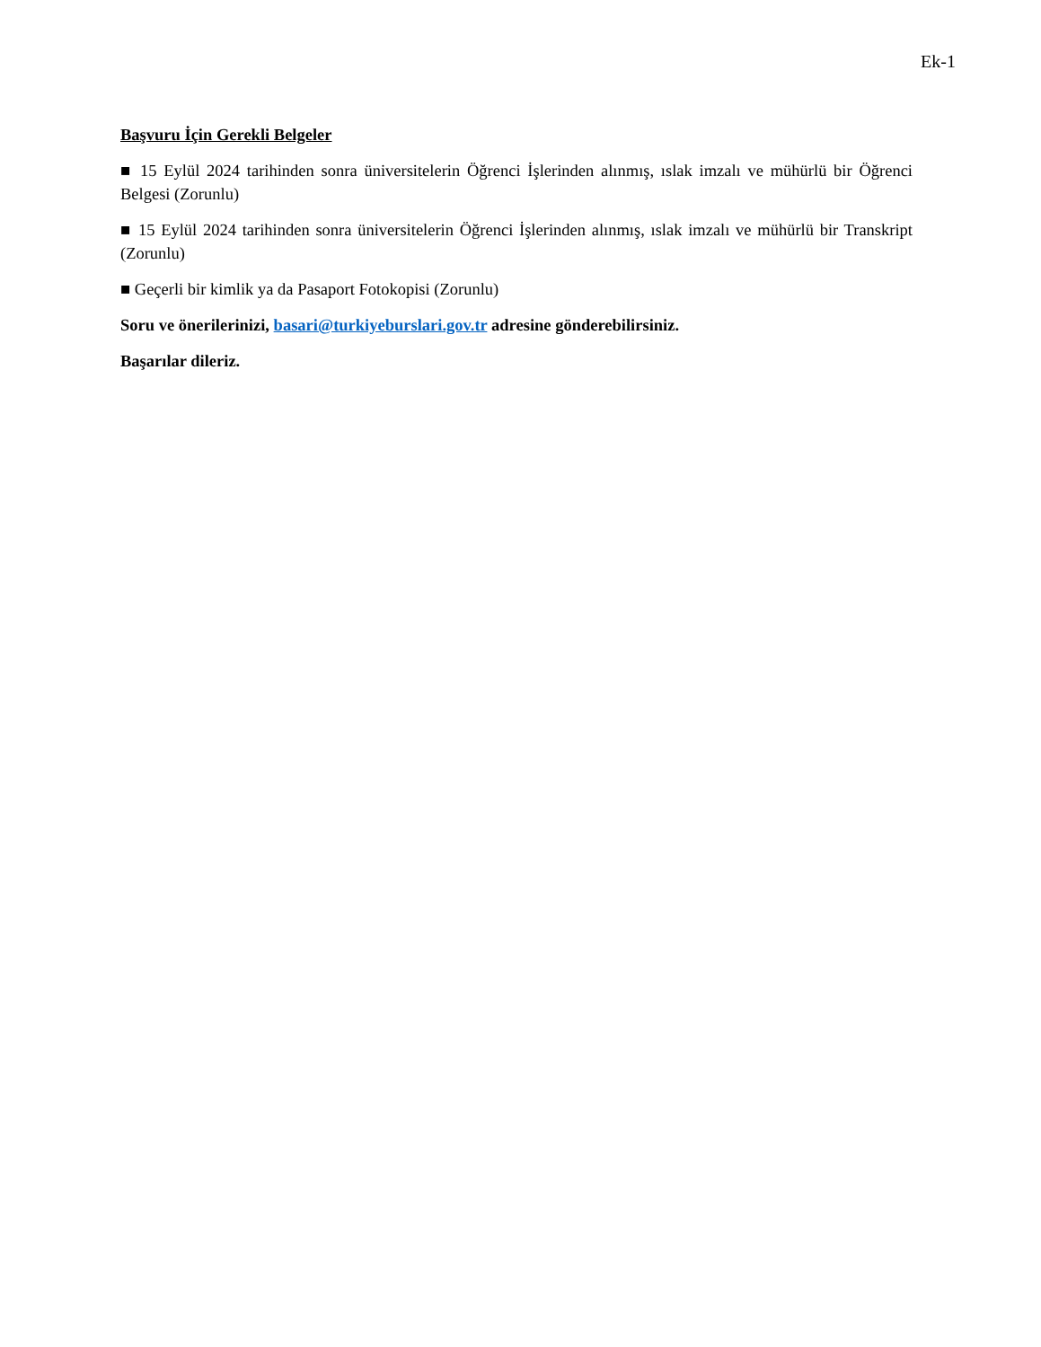Ek-1
Başvuru İçin Gerekli Belgeler
■ 15 Eylül 2024 tarihinden sonra üniversitelerin Öğrenci İşlerinden alınmış, ıslak imzalı ve mühürlü bir Öğrenci Belgesi (Zorunlu)
■ 15 Eylül 2024 tarihinden sonra üniversitelerin Öğrenci İşlerinden alınmış, ıslak imzalı ve mühürlü bir Transkript (Zorunlu)
■ Geçerli bir kimlik ya da Pasaport Fotokopisi (Zorunlu)
Soru ve önerilerinizi, basari@turkiyeburslari.gov.tr adresine gönderebilirsiniz.
Başarılar dileriz.